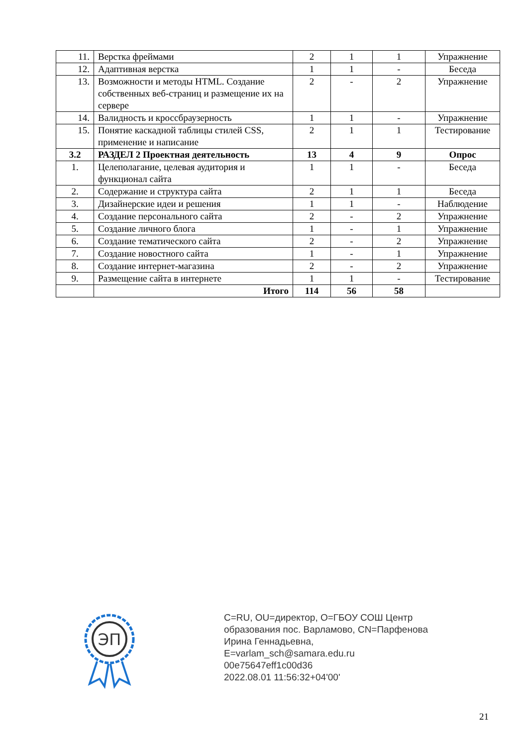| 11. | Верстка фреймами | 2 | 1 | 1 | Упражнение |
| 12. | Адаптивная верстка | 1 | 1 | - | Беседа |
| 13. | Возможности и методы HTML. Создание собственных веб-страниц и размещение их на сервере | 2 | - | 2 | Упражнение |
| 14. | Валидность и кроссбраузерность | 1 | 1 | - | Упражнение |
| 15. | Понятие каскадной таблицы стилей CSS, применение и написание | 2 | 1 | 1 | Тестирование |
| 3.2 | РАЗДЕЛ 2 Проектная деятельность | 13 | 4 | 9 | Опрос |
| 1. | Целеполагание, целевая аудитория и функционал сайта | 1 | 1 | - | Беседа |
| 2. | Содержание и структура сайта | 2 | 1 | 1 | Беседа |
| 3. | Дизайнерские идеи и решения | 1 | 1 | - | Наблюдение |
| 4. | Создание персонального сайта | 2 | - | 2 | Упражнение |
| 5. | Создание личного блога | 1 | - | 1 | Упражнение |
| 6. | Создание тематического сайта | 2 | - | 2 | Упражнение |
| 7. | Создание новостного сайта | 1 | - | 1 | Упражнение |
| 8. | Создание интернет-магазина | 2 | - | 2 | Упражнение |
| 9. | Размещение сайта в интернете | 1 | 1 | - | Тестирование |
| | Итого | 114 | 56 | 58 | |
ЭП
C=RU, OU=директор, O=ГБОУ СОШ Центр
образования пос. Варламово, CN=Парфенова
Ирина Геннадьевна,
E=varlam_sch@samara.edu.ru
00e75647eff1c00d36
2022.08.01 11:56:32+04'00'
21